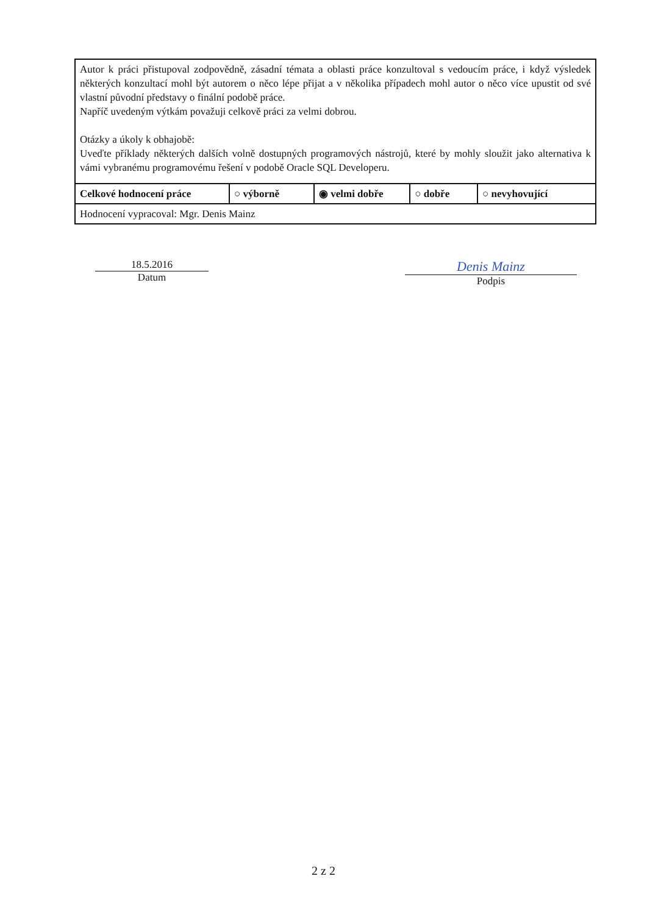| Autor k práci přistupoval zodpovědně, zásadní témata a oblasti práce konzultoval s vedoucím práce, i když výsledek některých konzultací mohl být autorem o něco lépe přijat a v několika případech mohl autor o něco více upustit od své vlastní původní představy o finální podobě práce. Napříč uvedeným výtkám považuji celkově práci za velmi dobrou. Otázky a úkoly k obhajobě: Uveďte příklady některých dalších volně dostupných programových nástrojů, které by mohly sloužit jako alternativa k vámi vybranému programovému řešení v podobě Oracle SQL Developeru. | | | | |
| Celkové hodnocení práce | ○ výborně | ◉ velmi dobře | ○ dobře | ○ nevyhovující |
| Hodnocení vypracoval: Mgr. Denis Mainz | | | | |
18.5.2016
Datum
Denis Mainz
Podpis
2 z 2